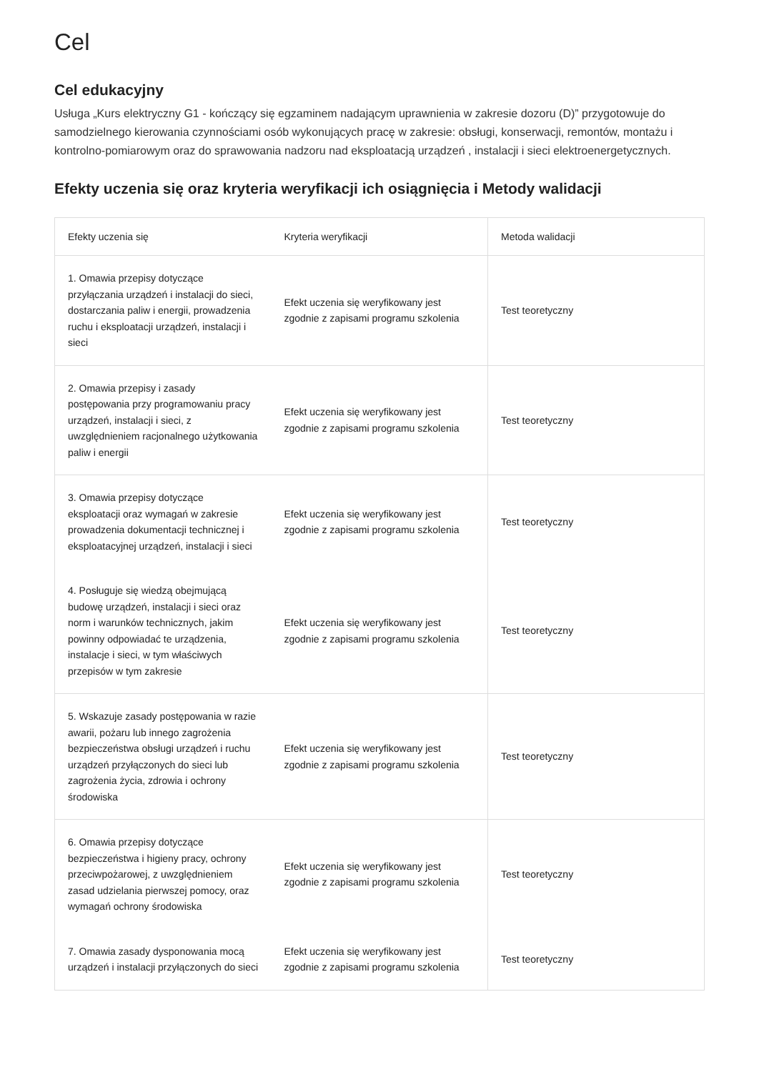Cel
Cel edukacyjny
Usługa „Kurs elektryczny G1 - kończący się egzaminem nadającym uprawnienia w zakresie dozoru (D)” przygotowuje do samodzielnego kierowania czynnościami osób wykonujących pracę w zakresie: obsługi, konserwacji, remontów, montażu i kontrolno-pomiarowym oraz do sprawowania nadzoru nad eksploatacją urządzeń , instalacji i sieci elektroenergetycznych.
Efekty uczenia się oraz kryteria weryfikacji ich osiągnięcia i Metody walidacji
| Efekty uczenia się | Kryteria weryfikacji | Metoda walidacji |
| --- | --- | --- |
| 1. Omawia przepisy dotyczące przyłączania urządzeń i instalacji do sieci, dostarczania paliw i energii, prowadzenia ruchu i eksploatacji urządzeń, instalacji i sieci | Efekt uczenia się weryfikowany jest zgodnie z zapisami programu szkolenia | Test teoretyczny |
| 2. Omawia przepisy i zasady postępowania przy programowaniu pracy urządzeń, instalacji i sieci, z uwzględnieniem racjonalnego użytkowania paliw i energii | Efekt uczenia się weryfikowany jest zgodnie z zapisami programu szkolenia | Test teoretyczny |
| 3. Omawia przepisy dotyczące eksploatacji oraz wymagań w zakresie prowadzenia dokumentacji technicznej i eksploatacyjnej urządzeń, instalacji i sieci | Efekt uczenia się weryfikowany jest zgodnie z zapisami programu szkolenia | Test teoretyczny |
| 4. Posługuje się wiedzą obejmującą budowę urządzeń, instalacji i sieci oraz norm i warunków technicznych, jakim powinny odpowiadać te urządzenia, instalacje i sieci, w tym właściwych przepisów w tym zakresie | Efekt uczenia się weryfikowany jest zgodnie z zapisami programu szkolenia | Test teoretyczny |
| 5. Wskazuje zasady postępowania w razie awarii, pożaru lub innego zagrożenia bezpieczeństwa obsługi urządzeń i ruchu urządzeń przyłączonych do sieci lub zagrożenia życia, zdrowia i ochrony środowiska | Efekt uczenia się weryfikowany jest zgodnie z zapisami programu szkolenia | Test teoretyczny |
| 6. Omawia przepisy dotyczące bezpieczeństwa i higieny pracy, ochrony przeciwpożarowej, z uwzględnieniem zasad udzielania pierwszej pomocy, oraz wymagań ochrony środowiska | Efekt uczenia się weryfikowany jest zgodnie z zapisami programu szkolenia | Test teoretyczny |
| 7. Omawia zasady dysponowania mocą urządzeń i instalacji przyłączonych do sieci | Efekt uczenia się weryfikowany jest zgodnie z zapisami programu szkolenia | Test teoretyczny |